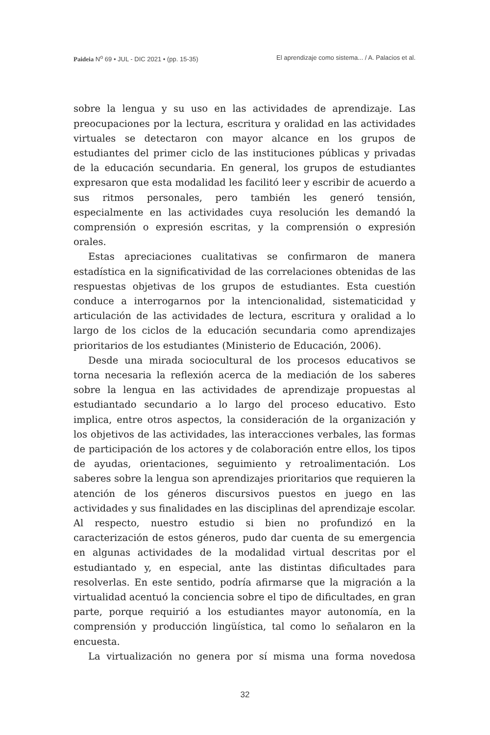Paideia N<sup>o</sup> 69 • JUL - DIC 2021 • (pp. 15-35) El aprendizaje como sistema... / A. Palacios et al.
sobre la lengua y su uso en las actividades de aprendizaje. Las preocupaciones por la lectura, escritura y oralidad en las actividades virtuales se detectaron con mayor alcance en los grupos de estudiantes del primer ciclo de las instituciones públicas y privadas de la educación secundaria. En general, los grupos de estudiantes expresaron que esta modalidad les facilitó leer y escribir de acuerdo a sus ritmos personales, pero también les generó tensión, especialmente en las actividades cuya resolución les demandó la comprensión o expresión escritas, y la comprensión o expresión orales.
Estas apreciaciones cualitativas se confirmaron de manera estadística en la significatividad de las correlaciones obtenidas de las respuestas objetivas de los grupos de estudiantes. Esta cuestión conduce a interrogarnos por la intencionalidad, sistematicidad y articulación de las actividades de lectura, escritura y oralidad a lo largo de los ciclos de la educación secundaria como aprendizajes prioritarios de los estudiantes (Ministerio de Educación, 2006).
Desde una mirada sociocultural de los procesos educativos se torna necesaria la reflexión acerca de la mediación de los saberes sobre la lengua en las actividades de aprendizaje propuestas al estudiantado secundario a lo largo del proceso educativo. Esto implica, entre otros aspectos, la consideración de la organización y los objetivos de las actividades, las interacciones verbales, las formas de participación de los actores y de colaboración entre ellos, los tipos de ayudas, orientaciones, seguimiento y retroalimentación. Los saberes sobre la lengua son aprendizajes prioritarios que requieren la atención de los géneros discursivos puestos en juego en las actividades y sus finalidades en las disciplinas del aprendizaje escolar. Al respecto, nuestro estudio si bien no profundizó en la caracterización de estos géneros, pudo dar cuenta de su emergencia en algunas actividades de la modalidad virtual descritas por el estudiantado y, en especial, ante las distintas dificultades para resolverlas. En este sentido, podría afirmarse que la migración a la virtualidad acentuó la conciencia sobre el tipo de dificultades, en gran parte, porque requirió a los estudiantes mayor autonomía, en la comprensión y producción lingüística, tal como lo señalaron en la encuesta.
La virtualización no genera por sí misma una forma novedosa
32